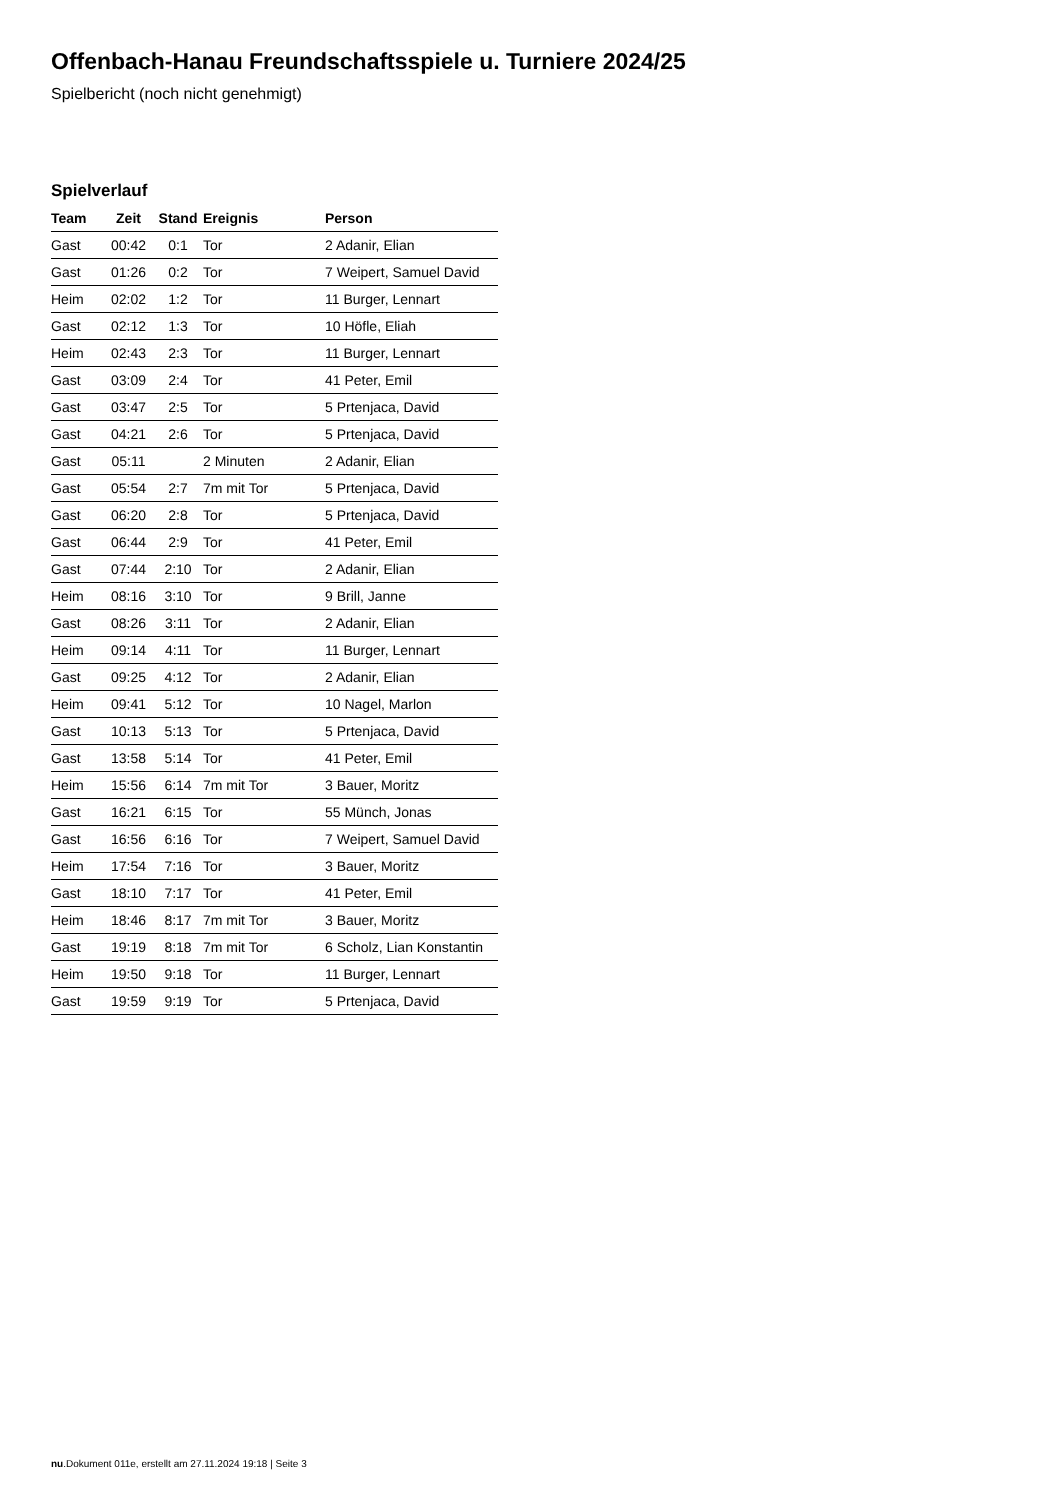Offenbach-Hanau Freundschaftsspiele u. Turniere 2024/25
Spielbericht (noch nicht genehmigt)
Spielverlauf
| Team | Zeit | Stand | Ereignis | Person |
| --- | --- | --- | --- | --- |
| Gast | 00:42 | 0:1 | Tor | 2 Adanir, Elian |
| Gast | 01:26 | 0:2 | Tor | 7 Weipert, Samuel David |
| Heim | 02:02 | 1:2 | Tor | 11 Burger, Lennart |
| Gast | 02:12 | 1:3 | Tor | 10 Höfle, Eliah |
| Heim | 02:43 | 2:3 | Tor | 11 Burger, Lennart |
| Gast | 03:09 | 2:4 | Tor | 41 Peter, Emil |
| Gast | 03:47 | 2:5 | Tor | 5 Prtenjaca, David |
| Gast | 04:21 | 2:6 | Tor | 5 Prtenjaca, David |
| Gast | 05:11 | | 2 Minuten | 2 Adanir, Elian |
| Gast | 05:54 | 2:7 | 7m mit Tor | 5 Prtenjaca, David |
| Gast | 06:20 | 2:8 | Tor | 5 Prtenjaca, David |
| Gast | 06:44 | 2:9 | Tor | 41 Peter, Emil |
| Gast | 07:44 | 2:10 | Tor | 2 Adanir, Elian |
| Heim | 08:16 | 3:10 | Tor | 9 Brill, Janne |
| Gast | 08:26 | 3:11 | Tor | 2 Adanir, Elian |
| Heim | 09:14 | 4:11 | Tor | 11 Burger, Lennart |
| Gast | 09:25 | 4:12 | Tor | 2 Adanir, Elian |
| Heim | 09:41 | 5:12 | Tor | 10 Nagel, Marlon |
| Gast | 10:13 | 5:13 | Tor | 5 Prtenjaca, David |
| Gast | 13:58 | 5:14 | Tor | 41 Peter, Emil |
| Heim | 15:56 | 6:14 | 7m mit Tor | 3 Bauer, Moritz |
| Gast | 16:21 | 6:15 | Tor | 55 Münch, Jonas |
| Gast | 16:56 | 6:16 | Tor | 7 Weipert, Samuel David |
| Heim | 17:54 | 7:16 | Tor | 3 Bauer, Moritz |
| Gast | 18:10 | 7:17 | Tor | 41 Peter, Emil |
| Heim | 18:46 | 8:17 | 7m mit Tor | 3 Bauer, Moritz |
| Gast | 19:19 | 8:18 | 7m mit Tor | 6 Scholz, Lian Konstantin |
| Heim | 19:50 | 9:18 | Tor | 11 Burger, Lennart |
| Gast | 19:59 | 9:19 | Tor | 5 Prtenjaca, David |
nu.Dokument 011e, erstellt am 27.11.2024 19:18 | Seite 3